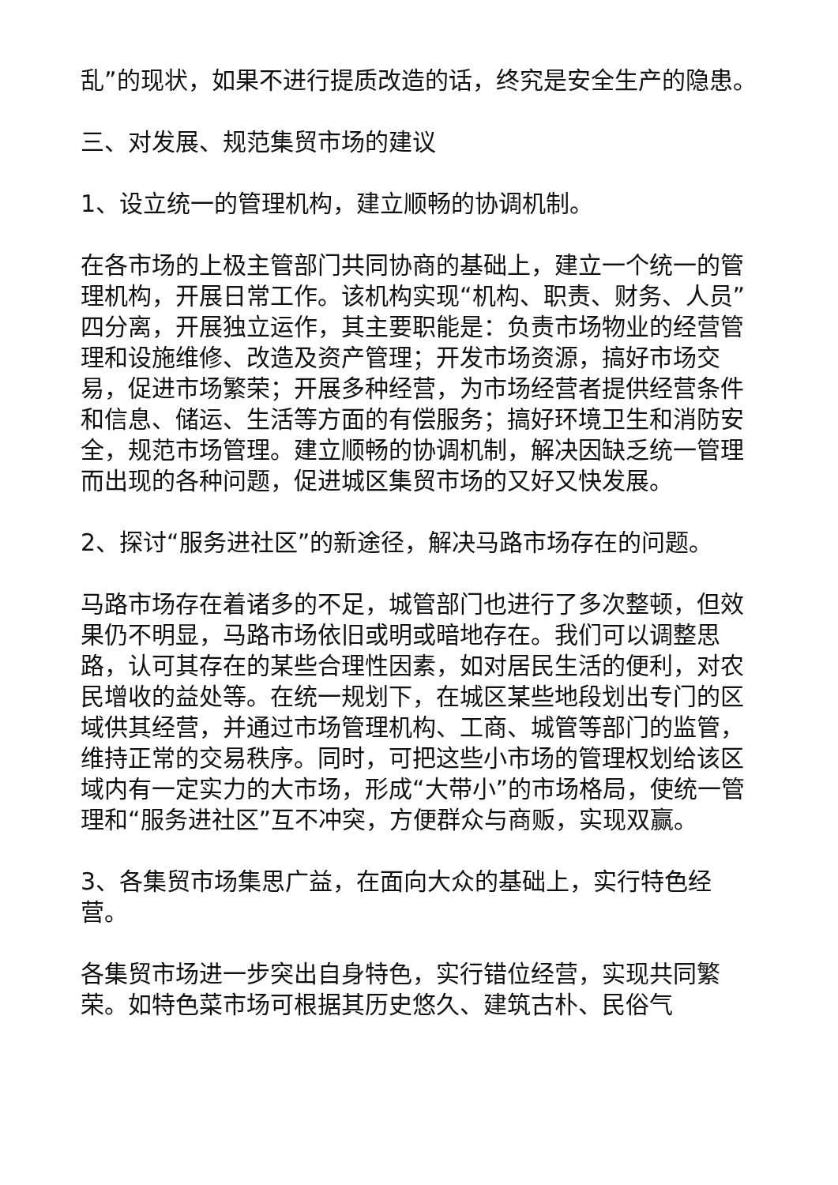乱”的现状，如果不进行提质改造的话，终究是安全生产的隐患。
三、对发展、规范集贸市场的建议
1、设立统一的管理机构，建立顺畅的协调机制。
在各市场的上极主管部门共同协商的基础上，建立一个统一的管理机构，开展日常工作。该机构实现“机构、职责、财务、人员”四分离，开展独立运作，其主要职能是：负责市场物业的经营管理和设施维修、改造及资产管理；开发市场资源，搞好市场交易，促进市场繁荣；开展多种经营，为市场经营者提供经营条件和信息、储运、生活等方面的有偿服务；搞好环境卫生和消防安全，规范市场管理。建立顺畅的协调机制，解决因缺乏统一管理而出现的各种问题，促进城区集贸市场的又好又快发展。
2、探讨“服务进社区”的新途径，解决马路市场存在的问题。
马路市场存在着诸多的不足，城管部门也进行了多次整顿，但效果仍不明显，马路市场依旧或明或暗地存在。我们可以调整思路，认可其存在的某些合理性因素，如对居民生活的便利，对农民增收的益处等。在统一规划下，在城区某些地段划出专门的区域供其经营，并通过市场管理机构、工商、城管等部门的监管，维持正常的交易秩序。同时，可把这些小市场的管理权划给该区域内有一定实力的大市场，形成“大带小”的市场格局，使统一管理和“服务进社区”互不冲突，方便群众与商贩，实现双赢。
3、各集贸市场集思广益，在面向大众的基础上，实行特色经营。
各集贸市场进一步突出自身特色，实行错位经营，实现共同繁荣。如特色菜市场可根据其历史悠久、建筑古朴、民俗气